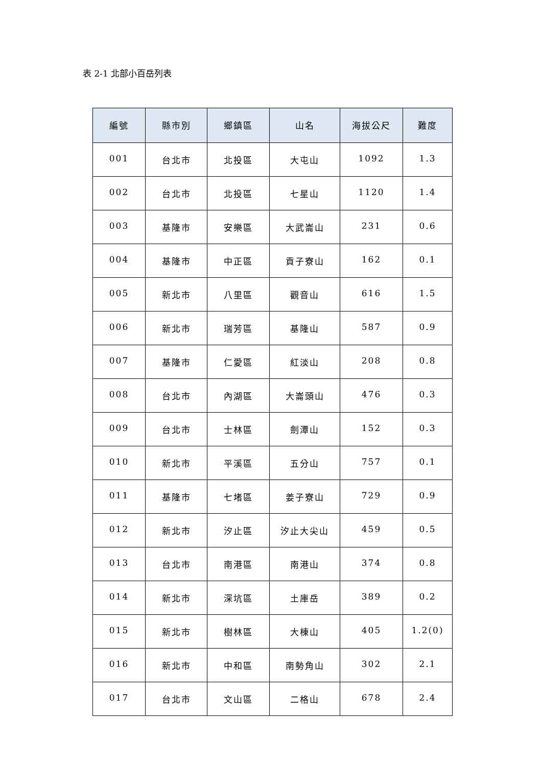表 2-1 北部小百岳列表
| 編號 | 縣市別 | 鄉鎮區 | 山名 | 海拔公尺 | 難度 |
| --- | --- | --- | --- | --- | --- |
| 001 | 台北市 | 北投區 | 大屯山 | 1092 | 1.3 |
| 002 | 台北市 | 北投區 | 七星山 | 1120 | 1.4 |
| 003 | 基隆市 | 安樂區 | 大武崙山 | 231 | 0.6 |
| 004 | 基隆市 | 中正區 | 貢子寮山 | 162 | 0.1 |
| 005 | 新北市 | 八里區 | 觀音山 | 616 | 1.5 |
| 006 | 新北市 | 瑞芳區 | 基隆山 | 587 | 0.9 |
| 007 | 基隆市 | 仁愛區 | 紅淡山 | 208 | 0.8 |
| 008 | 台北市 | 內湖區 | 大崙頭山 | 476 | 0.3 |
| 009 | 台北市 | 士林區 | 劍潭山 | 152 | 0.3 |
| 010 | 新北市 | 平溪區 | 五分山 | 757 | 0.1 |
| 011 | 基隆市 | 七堵區 | 姜子寮山 | 729 | 0.9 |
| 012 | 新北市 | 汐止區 | 汐止大尖山 | 459 | 0.5 |
| 013 | 台北市 | 南港區 | 南港山 | 374 | 0.8 |
| 014 | 新北市 | 深坑區 | 土庫岳 | 389 | 0.2 |
| 015 | 新北市 | 樹林區 | 大棟山 | 405 | 1.2(0) |
| 016 | 新北市 | 中和區 | 南勢角山 | 302 | 2.1 |
| 017 | 台北市 | 文山區 | 二格山 | 678 | 2.4 |